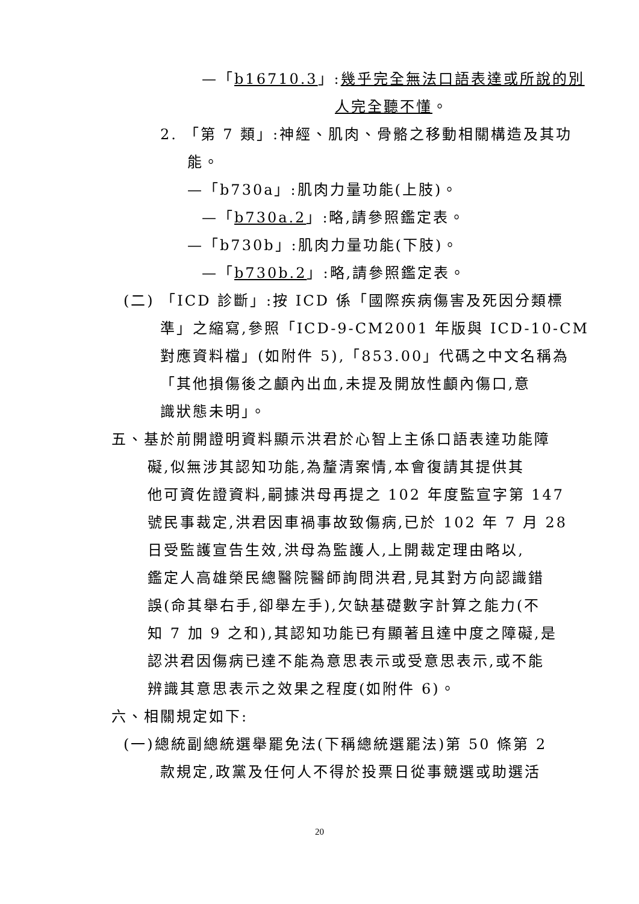—「b16710.3」:幾乎完全無法口語表達或所說的別
人完全聽不懂。
2. 「第 7 類」:神經、肌肉、骨骼之移動相關構造及其功
能。
—「b730a」:肌肉力量功能(上肢)。
—「b730a.2」:略,請參照鑑定表。
—「b730b」:肌肉力量功能(下肢)。
—「b730b.2」:略,請參照鑑定表。
(二) 「ICD 診斷」:按 ICD 係「國際疾病傷害及死因分類標
準」之縮寫,參照「ICD-9-CM2001 年版與 ICD-10-CM
對應資料檔」(如附件 5),「853.00」代碼之中文名稱為
「其他損傷後之顱內出血,未提及開放性顱內傷口,意
識狀態未明」。
五、基於前開證明資料顯示洪君於心智上主係口語表達功能障
礙,似無涉其認知功能,為釐清案情,本會復請其提供其
他可資佐證資料,嗣據洪母再提之 102 年度監宣字第 147
號民事裁定,洪君因車禍事故致傷病,已於 102 年 7 月 28
日受監護宣告生效,洪母為監護人,上開裁定理由略以,
鑑定人高雄榮民總醫院醫師詢問洪君,見其對方向認識錯
誤(命其舉右手,卻舉左手),欠缺基礎數字計算之能力(不
知 7 加 9 之和),其認知功能已有顯著且達中度之障礙,是
認洪君因傷病已達不能為意思表示或受意思表示,或不能
辨識其意思表示之效果之程度(如附件 6)。
六、相關規定如下:
(一)總統副總統選舉罷免法(下稱總統選罷法)第 50 條第 2
款規定,政黨及任何人不得於投票日從事競選或助選活
20